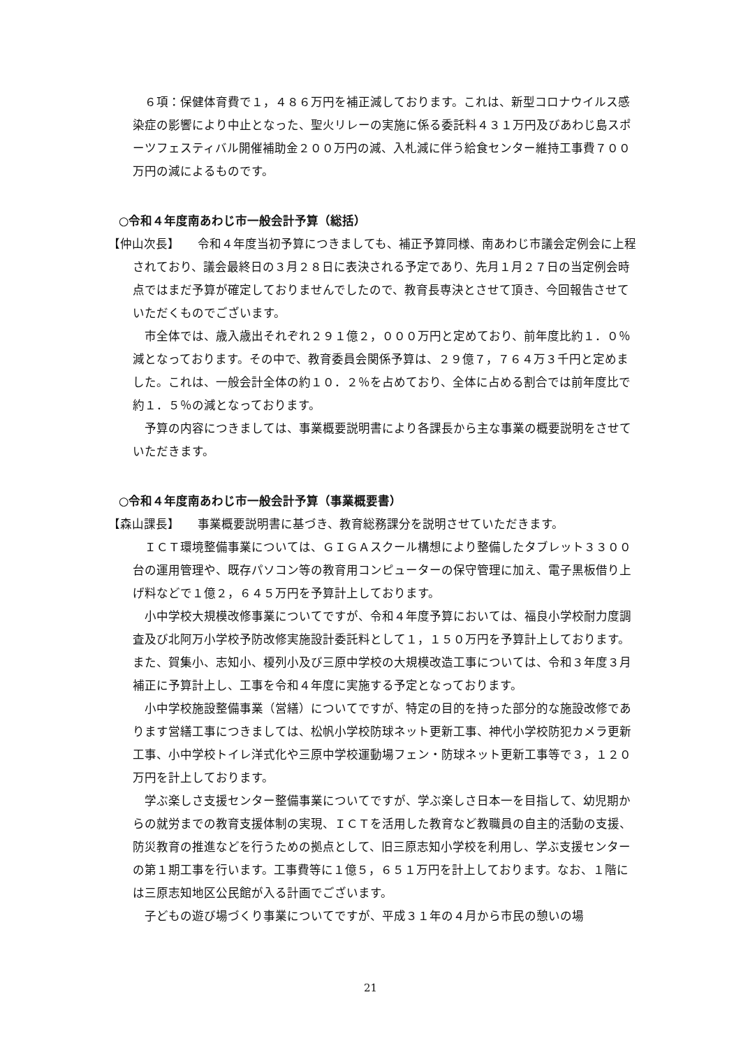６項：保健体育費で１，４８６万円を補正減しております。これは、新型コロナウイルス感染症の影響により中止となった、聖火リレーの実施に係る委託料４３１万円及びあわじ島スポーツフェスティバル開催補助金２００万円の減、入札減に伴う給食センター維持工事費７００万円の減によるものです。
○令和４年度南あわじ市一般会計予算（総括）
【仲山次長】　　令和４年度当初予算につきましても、補正予算同様、南あわじ市議会定例会に上程されており、議会最終日の３月２８日に表決される予定であり、先月１月２７日の当定例会時点ではまだ予算が確定しておりませんでしたので、教育長専決とさせて頂き、今回報告させていただくものでございます。
市全体では、歳入歳出それぞれ２９１億２，０００万円と定めており、前年度比約１．０％減となっております。その中で、教育委員会関係予算は、２９億７，７６４万３千円と定めました。これは、一般会計全体の約１０．２％を占めており、全体に占める割合では前年度比で約１．５％の減となっております。
予算の内容につきましては、事業概要説明書により各課長から主な事業の概要説明をさせていただきます。
○令和４年度南あわじ市一般会計予算（事業概要書）
【森山課長】　　事業概要説明書に基づき、教育総務課分を説明させていただきます。
ＩＣＴ環境整備事業については、ＧＩＧＡスクール構想により整備したタブレット３３００台の運用管理や、既存パソコン等の教育用コンピューターの保守管理に加え、電子黒板借り上げ料などで１億２，６４５万円を予算計上しております。
小中学校大規模改修事業についてですが、令和４年度予算においては、福良小学校耐力度調査及び北阿万小学校予防改修実施設計委託料として１，１５０万円を予算計上しております。また、賀集小、志知小、榎列小及び三原中学校の大規模改造工事については、令和３年度３月補正に予算計上し、工事を令和４年度に実施する予定となっております。
小中学校施設整備事業（営繕）についてですが、特定の目的を持った部分的な施設改修であります営繕工事につきましては、松帆小学校防球ネット更新工事、神代小学校防犯カメラ更新工事、小中学校トイレ洋式化や三原中学校運動場フェン・防球ネット更新工事等で３，１２０万円を計上しております。
学ぶ楽しさ支援センター整備事業についてですが、学ぶ楽しさ日本一を目指して、幼児期からの就労までの教育支援体制の実現、ＩＣＴを活用した教育など教職員の自主的活動の支援、防災教育の推進などを行うための拠点として、旧三原志知小学校を利用し、学ぶ支援センターの第１期工事を行います。工事費等に１億５，６５１万円を計上しております。なお、１階には三原志知地区公民館が入る計画でございます。
子どもの遊び場づくり事業についてですが、平成３１年の４月から市民の憩いの場
21